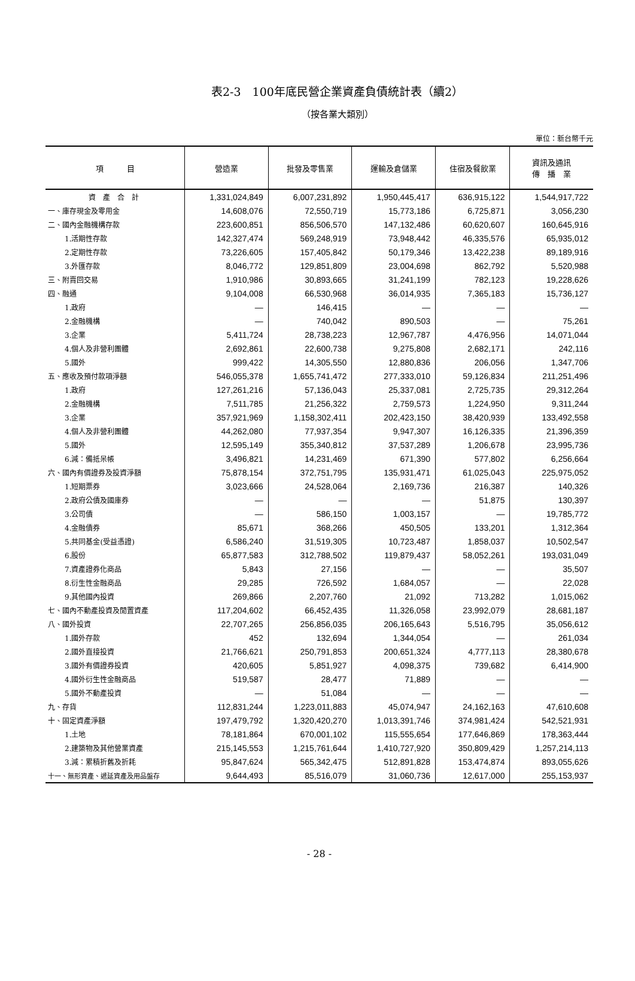表2-3　100年底民營企業資產負債統計表（續2）
（按各業大類別）
單位：新台幣千元
| 項 目 | 營造業 | 批發及零售業 | 運輸及倉儲業 | 住宿及餐飲業 | 資訊及通訊 傳 播 業 |
| --- | --- | --- | --- | --- | --- |
| 資 產 合 計 | 1,331,024,849 | 6,007,231,892 | 1,950,445,417 | 636,915,122 | 1,544,917,722 |
| 一、庫存現金及零用金 | 14,608,076 | 72,550,719 | 15,773,186 | 6,725,871 | 3,056,230 |
| 二、國內金融機構存款 | 223,600,851 | 856,506,570 | 147,132,486 | 60,620,607 | 160,645,916 |
| 1.活期性存款 | 142,327,474 | 569,248,919 | 73,948,442 | 46,335,576 | 65,935,012 |
| 2.定期性存款 | 73,226,605 | 157,405,842 | 50,179,346 | 13,422,238 | 89,189,916 |
| 3.外匯存款 | 8,046,772 | 129,851,809 | 23,004,698 | 862,792 | 5,520,988 |
| 三、附賣回交易 | 1,910,986 | 30,893,665 | 31,241,199 | 782,123 | 19,228,626 |
| 四、融通 | 9,104,008 | 66,530,968 | 36,014,935 | 7,365,183 | 15,736,127 |
| 1.政府 | — | 146,415 | — | — | — |
| 2.金融機構 | — | 740,042 | 890,503 | — | 75,261 |
| 3.企業 | 5,411,724 | 28,738,223 | 12,967,787 | 4,476,956 | 14,071,044 |
| 4.個人及非營利團體 | 2,692,861 | 22,600,738 | 9,275,808 | 2,682,171 | 242,116 |
| 5.國外 | 999,422 | 14,305,550 | 12,880,836 | 206,056 | 1,347,706 |
| 五、應收及預付款項淨額 | 546,055,378 | 1,655,741,472 | 277,333,010 | 59,126,834 | 211,251,496 |
| 1.政府 | 127,261,216 | 57,136,043 | 25,337,081 | 2,725,735 | 29,312,264 |
| 2.金融機構 | 7,511,785 | 21,256,322 | 2,759,573 | 1,224,950 | 9,311,244 |
| 3.企業 | 357,921,969 | 1,158,302,411 | 202,423,150 | 38,420,939 | 133,492,558 |
| 4.個人及非營利團體 | 44,262,080 | 77,937,354 | 9,947,307 | 16,126,335 | 21,396,359 |
| 5.國外 | 12,595,149 | 355,340,812 | 37,537,289 | 1,206,678 | 23,995,736 |
| 6.減：備抵呆帳 | 3,496,821 | 14,231,469 | 671,390 | 577,802 | 6,256,664 |
| 六、國內有價證券及投資淨額 | 75,878,154 | 372,751,795 | 135,931,471 | 61,025,043 | 225,975,052 |
| 1.短期票券 | 3,023,666 | 24,528,064 | 2,169,736 | 216,387 | 140,326 |
| 2.政府公債及國庫券 | — | — | — | 51,875 | 130,397 |
| 3.公司債 | — | 586,150 | 1,003,157 | — | 19,785,772 |
| 4.金融債券 | 85,671 | 368,266 | 450,505 | 133,201 | 1,312,364 |
| 5.共同基金(受益憑證) | 6,586,240 | 31,519,305 | 10,723,487 | 1,858,037 | 10,502,547 |
| 6.股份 | 65,877,583 | 312,788,502 | 119,879,437 | 58,052,261 | 193,031,049 |
| 7.資產證券化商品 | 5,843 | 27,156 | — | — | 35,507 |
| 8.衍生性金融商品 | 29,285 | 726,592 | 1,684,057 | — | 22,028 |
| 9.其他國內投資 | 269,866 | 2,207,760 | 21,092 | 713,282 | 1,015,062 |
| 七、國內不動產投資及閒置資產 | 117,204,602 | 66,452,435 | 11,326,058 | 23,992,079 | 28,681,187 |
| 八、國外投資 | 22,707,265 | 256,856,035 | 206,165,643 | 5,516,795 | 35,056,612 |
| 1.國外存款 | 452 | 132,694 | 1,344,054 | — | 261,034 |
| 2.國外直接投資 | 21,766,621 | 250,791,853 | 200,651,324 | 4,777,113 | 28,380,678 |
| 3.國外有價證券投資 | 420,605 | 5,851,927 | 4,098,375 | 739,682 | 6,414,900 |
| 4.國外衍生性金融商品 | 519,587 | 28,477 | 71,889 | — | — |
| 5.國外不動產投資 | — | 51,084 | — | — | — |
| 九、存貨 | 112,831,244 | 1,223,011,883 | 45,074,947 | 24,162,163 | 47,610,608 |
| 十、固定資產淨額 | 197,479,792 | 1,320,420,270 | 1,013,391,746 | 374,981,424 | 542,521,931 |
| 1.土地 | 78,181,864 | 670,001,102 | 115,555,654 | 177,646,869 | 178,363,444 |
| 2.建築物及其他營業資產 | 215,145,553 | 1,215,761,644 | 1,410,727,920 | 350,809,429 | 1,257,214,113 |
| 3.減：累積折舊及折耗 | 95,847,624 | 565,342,475 | 512,891,828 | 153,474,874 | 893,055,626 |
| 十一、無形資產、遞延資產及用品盤存 | 9,644,493 | 85,516,079 | 31,060,736 | 12,617,000 | 255,153,937 |
- 28 -